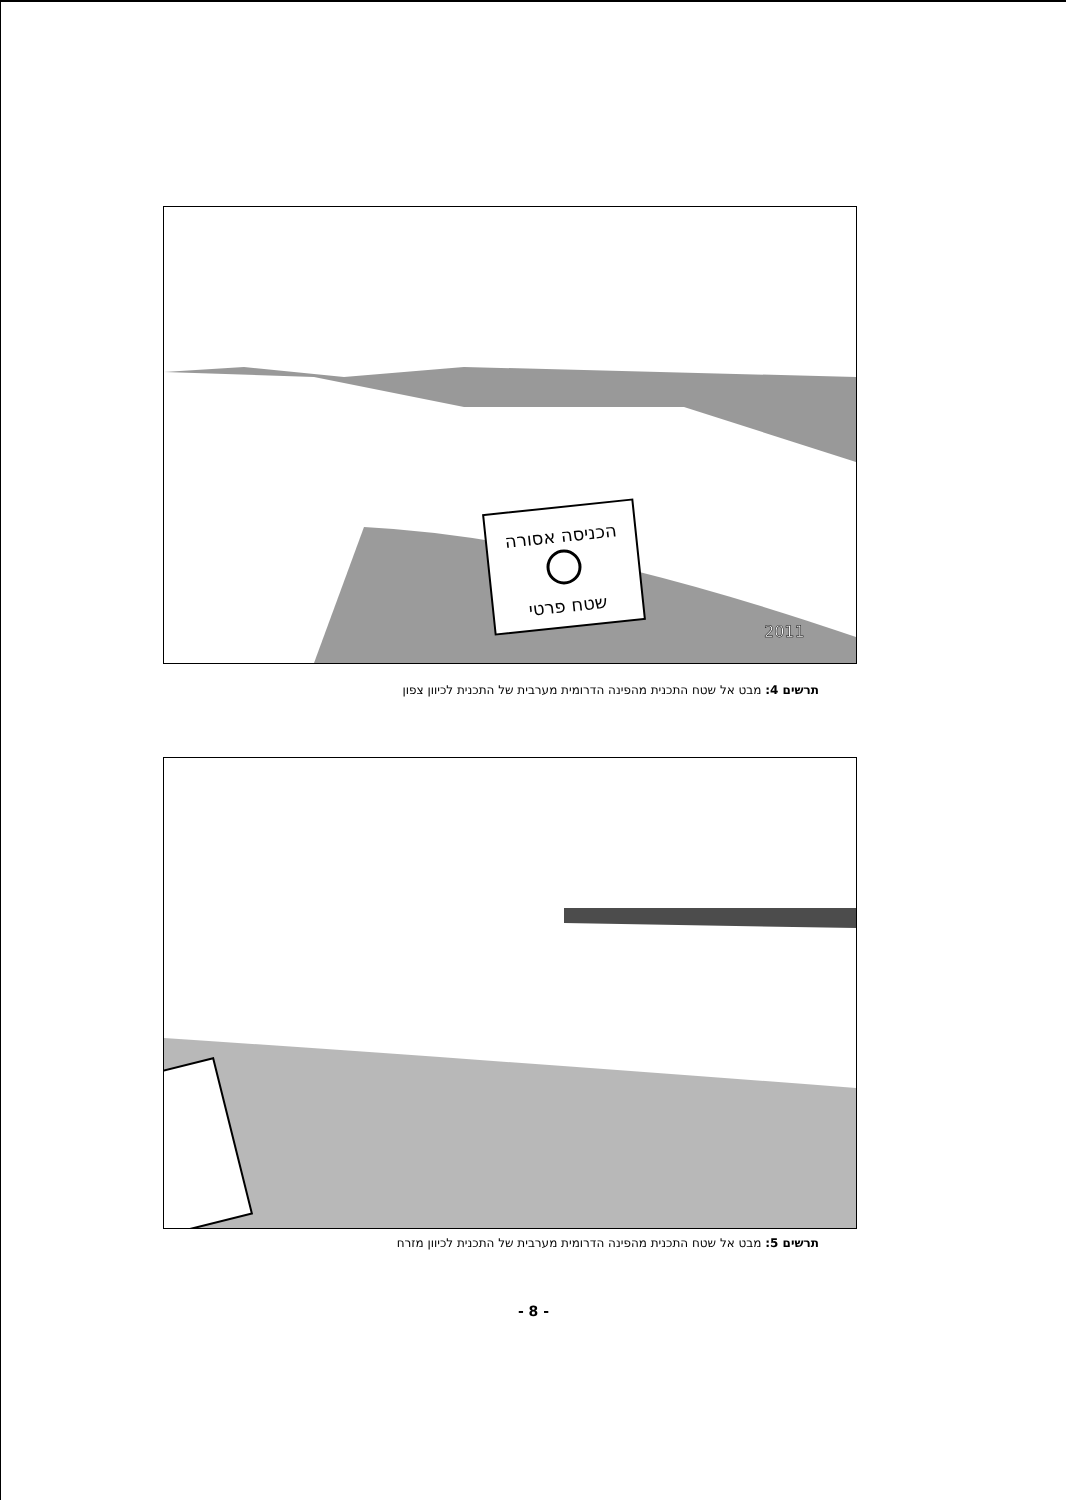הכניסה אסורה
שטח פרטי
2011
תרשים 4: מבט אל שטח התכנית מהפינה הדרומית מערבית של התכנית לכיוון צפון
תרשים 5: מבט אל שטח התכנית מהפינה הדרומית מערבית של התכנית לכיוון מזרח
- 8 -